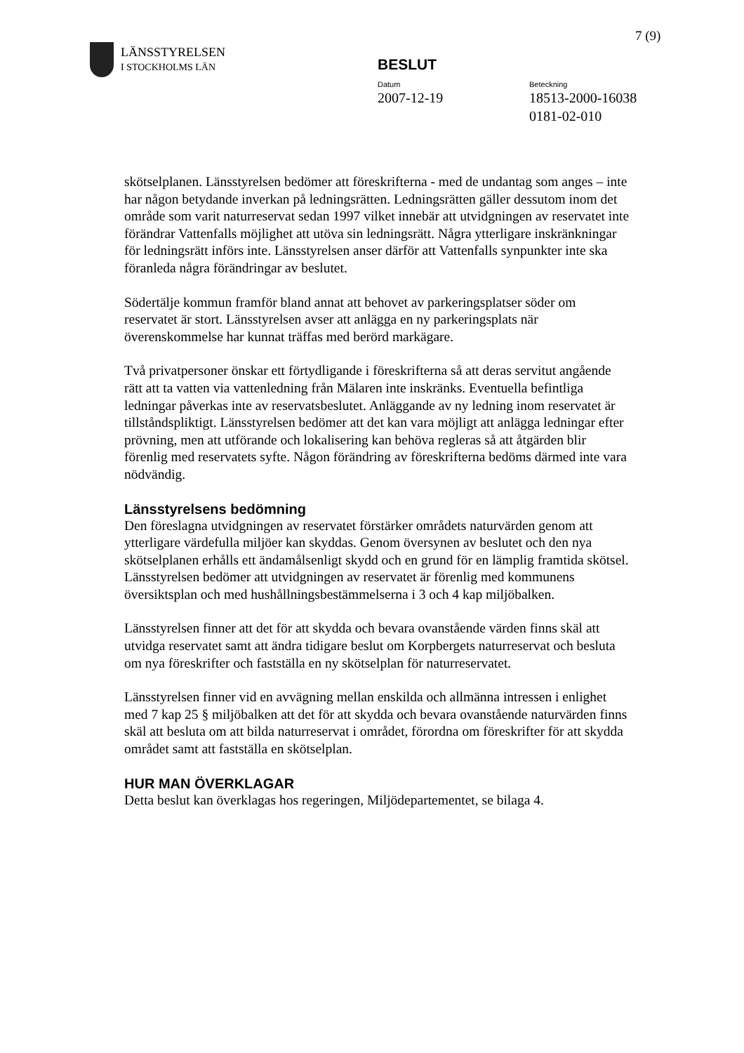7 (9)
LÄNSSTYRELSEN
I STOCKHOLMS LÄN
BESLUT
Datum
2007-12-19
Beteckning
18513-2000-16038
0181-02-010
skötselplanen. Länsstyrelsen bedömer att föreskrifterna - med de undantag som anges – inte har någon betydande inverkan på ledningsrätten. Ledningsrätten gäller dessutom inom det område som varit naturreservat sedan 1997 vilket innebär att utvidgningen av reservatet inte förändrar Vattenfalls möjlighet att utöva sin ledningsrätt. Några ytterligare inskränkningar för ledningsrätt införs inte. Länsstyrelsen anser därför att Vattenfalls synpunkter inte ska föranleda några förändringar av beslutet.
Södertälje kommun framför bland annat att behovet av parkeringsplatser söder om reservatet är stort. Länsstyrelsen avser att anlägga en ny parkeringsplats när överenskommelse har kunnat träffas med berörd markägare.
Två privatpersoner önskar ett förtydligande i föreskrifterna så att deras servitut angående rätt att ta vatten via vattenledning från Mälaren inte inskränks. Eventuella befintliga ledningar påverkas inte av reservatsbeslutet. Anläggande av ny ledning inom reservatet är tillståndspliktigt. Länsstyrelsen bedömer att det kan vara möjligt att anlägga ledningar efter prövning, men att utförande och lokalisering kan behöva regleras så att åtgärden blir förenlig med reservatets syfte. Någon förändring av föreskrifterna bedöms därmed inte vara nödvändig.
Länsstyrelsens bedömning
Den föreslagna utvidgningen av reservatet förstärker områdets naturvärden genom att ytterligare värdefulla miljöer kan skyddas. Genom översynen av beslutet och den nya skötselplanen erhålls ett ändamålsenligt skydd och en grund för en lämplig framtida skötsel. Länsstyrelsen bedömer att utvidgningen av reservatet är förenlig med kommunens översiktsplan och med hushållningsbestämmelserna i 3 och 4 kap miljöbalken.
Länsstyrelsen finner att det för att skydda och bevara ovanstående värden finns skäl att utvidga reservatet samt att ändra tidigare beslut om Korpbergets naturreservat och besluta om nya föreskrifter och fastställa en ny skötselplan för naturreservatet.
Länsstyrelsen finner vid en avvägning mellan enskilda och allmänna intressen i enlighet med 7 kap 25 § miljöbalken att det för att skydda och bevara ovanstående naturvärden finns skäl att besluta om att bilda naturreservat i området, förordna om föreskrifter för att skydda området samt att fastställa en skötselplan.
HUR MAN ÖVERKLAGAR
Detta beslut kan överklagas hos regeringen, Miljödepartementet, se bilaga 4.